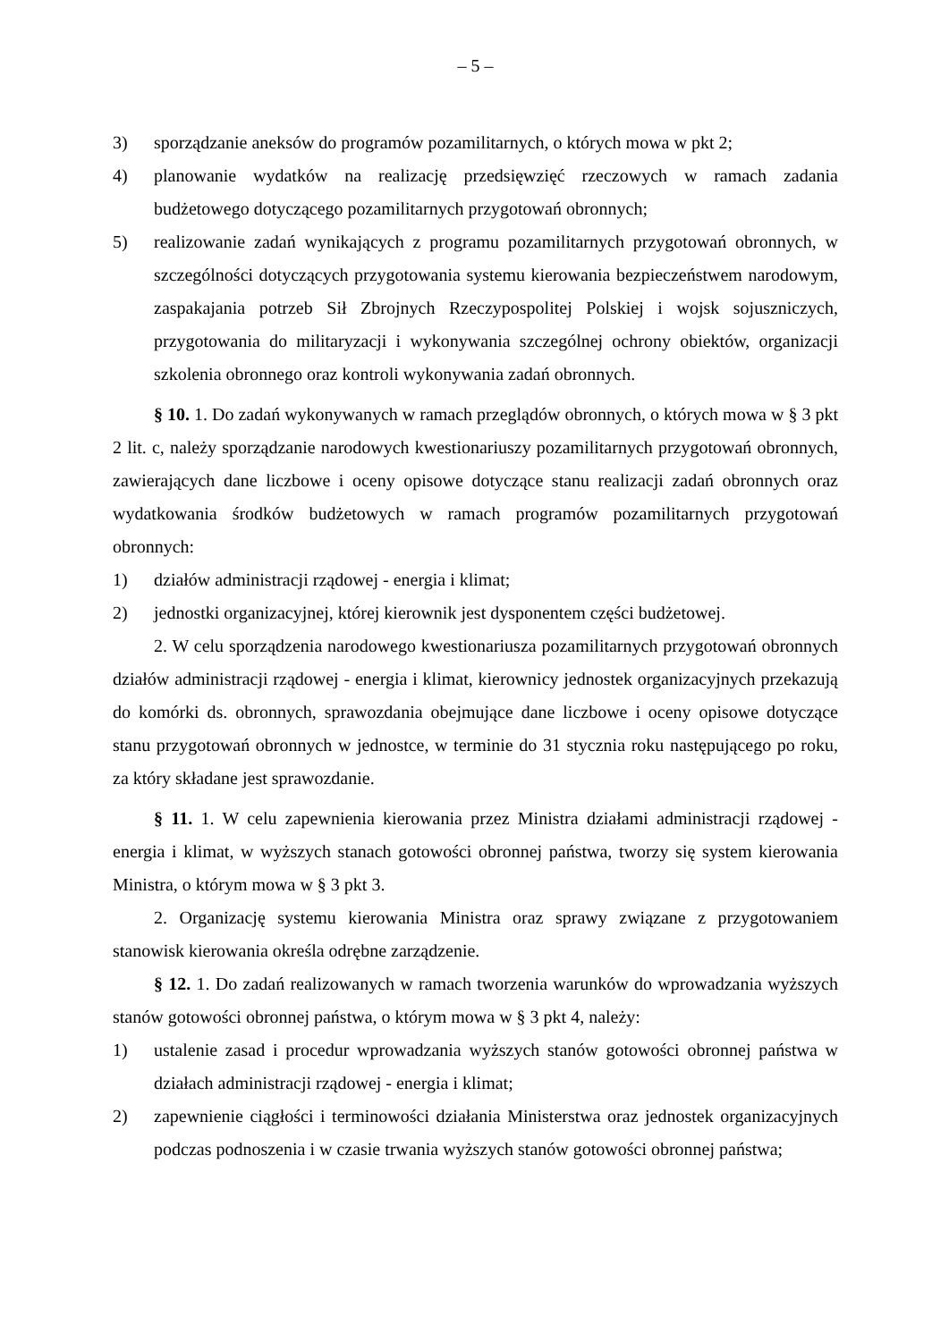– 5 –
3) sporządzanie aneksów do programów pozamilitarnych, o których mowa w pkt 2;
4) planowanie wydatków na realizację przedsięwzięć rzeczowych w ramach zadania budżetowego dotyczącego pozamilitarnych przygotowań obronnych;
5) realizowanie zadań wynikających z programu pozamilitarnych przygotowań obronnych, w szczególności dotyczących przygotowania systemu kierowania bezpieczeństwem narodowym, zaspakajania potrzeb Sił Zbrojnych Rzeczypospolitej Polskiej i wojsk sojuszniczych, przygotowania do militaryzacji i wykonywania szczególnej ochrony obiektów, organizacji szkolenia obronnego oraz kontroli wykonywania zadań obronnych.
§ 10. 1. Do zadań wykonywanych w ramach przeglądów obronnych, o których mowa w § 3 pkt 2 lit. c, należy sporządzanie narodowych kwestionariuszy pozamilitarnych przygotowań obronnych, zawierających dane liczbowe i oceny opisowe dotyczące stanu realizacji zadań obronnych oraz wydatkowania środków budżetowych w ramach programów pozamilitarnych przygotowań obronnych:
1) działów administracji rządowej - energia i klimat;
2) jednostki organizacyjnej, której kierownik jest dysponentem części budżetowej.
2. W celu sporządzenia narodowego kwestionariusza pozamilitarnych przygotowań obronnych działów administracji rządowej - energia i klimat, kierownicy jednostek organizacyjnych przekazują do komórki ds. obronnych, sprawozdania obejmujące dane liczbowe i oceny opisowe dotyczące stanu przygotowań obronnych w jednostce, w terminie do 31 stycznia roku następującego po roku, za który składane jest sprawozdanie.
§ 11. 1. W celu zapewnienia kierowania przez Ministra działami administracji rządowej - energia i klimat, w wyższych stanach gotowości obronnej państwa, tworzy się system kierowania Ministra, o którym mowa w § 3 pkt 3.
2. Organizację systemu kierowania Ministra oraz sprawy związane z przygotowaniem stanowisk kierowania określa odrębne zarządzenie.
§ 12. 1. Do zadań realizowanych w ramach tworzenia warunków do wprowadzania wyższych stanów gotowości obronnej państwa, o którym mowa w § 3 pkt 4, należy:
1) ustalenie zasad i procedur wprowadzania wyższych stanów gotowości obronnej państwa w działach administracji rządowej - energia i klimat;
2) zapewnienie ciągłości i terminowości działania Ministerstwa oraz jednostek organizacyjnych podczas podnoszenia i w czasie trwania wyższych stanów gotowości obronnej państwa;